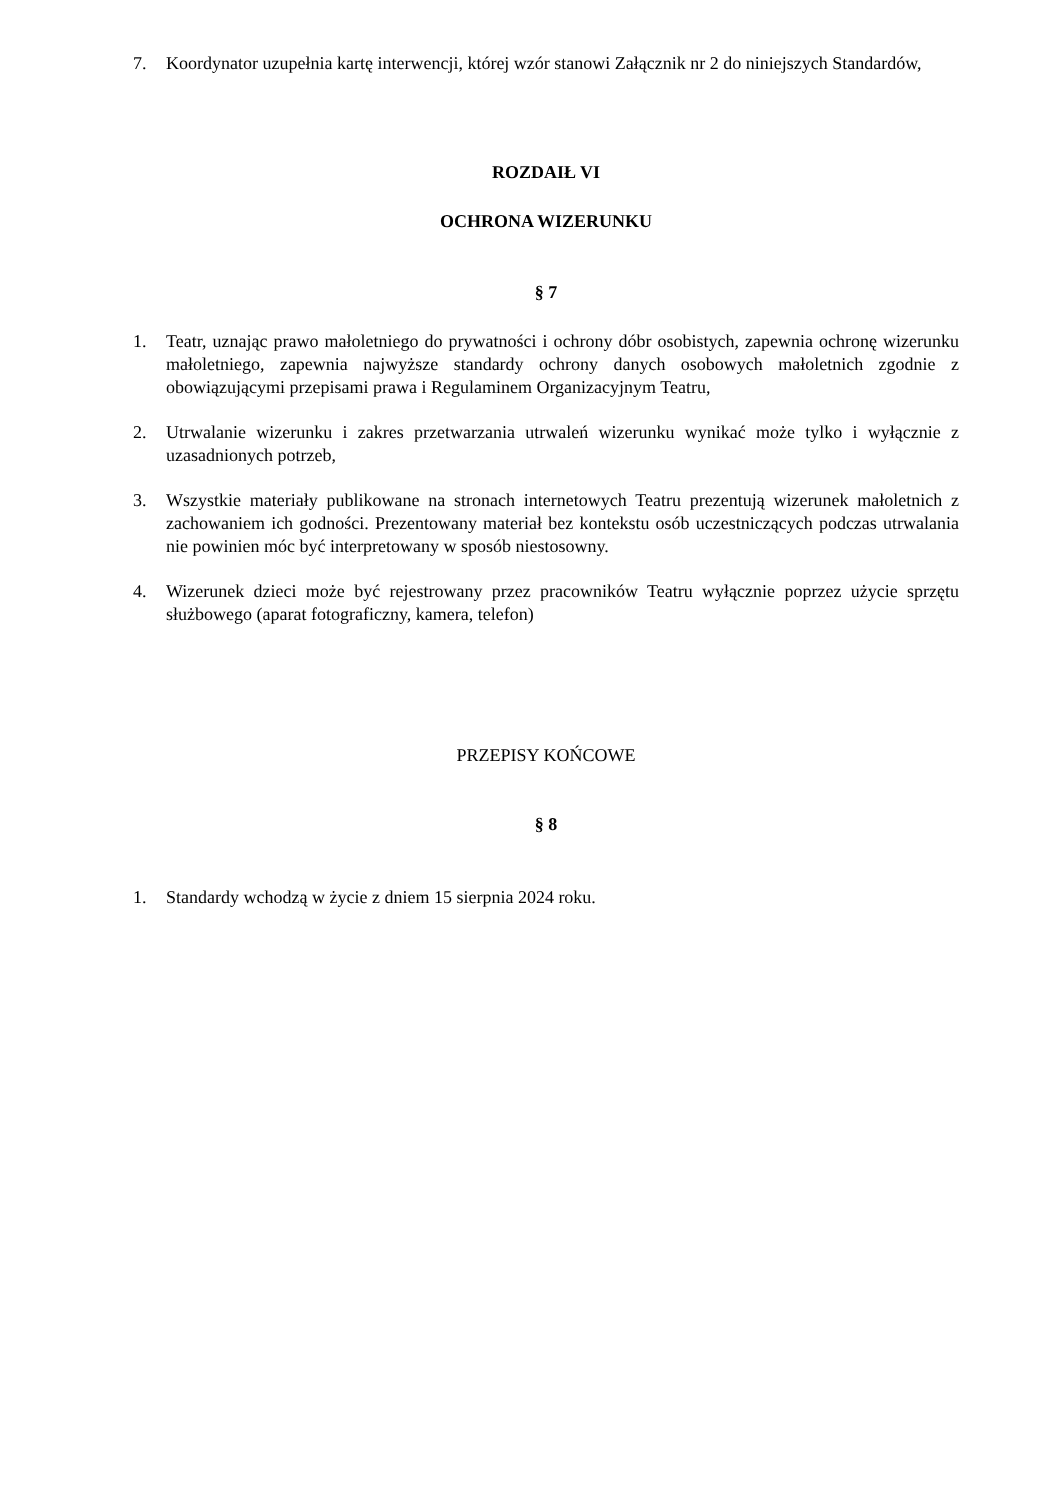7. Koordynator uzupełnia kartę interwencji, której wzór stanowi Załącznik nr 2 do niniejszych Standardów,
ROZDAIŁ VI
OCHRONA WIZERUNKU
§ 7
1. Teatr, uznając prawo małoletniego do prywatności i ochrony dóbr osobistych, zapewnia ochronę wizerunku małoletniego, zapewnia najwyższe standardy ochrony danych osobowych małoletnich zgodnie z obowiązującymi przepisami prawa i Regulaminem Organizacyjnym Teatru,
2. Utrwalanie wizerunku i zakres przetwarzania utrwaleń wizerunku wynikać może tylko i wyłącznie z uzasadnionych potrzeb,
3. Wszystkie materiały publikowane na stronach internetowych Teatru prezentują wizerunek małoletnich z zachowaniem ich godności. Prezentowany materiał bez kontekstu osób uczestniczących podczas utrwalania nie powinien móc być interpretowany w sposób niestosowny.
4. Wizerunek dzieci może być rejestrowany przez pracowników Teatru wyłącznie poprzez użycie sprzętu służbowego (aparat fotograficzny, kamera, telefon)
PRZEPISY KOŃCOWE
§ 8
1. Standardy wchodzą w życie z dniem 15 sierpnia 2024 roku.